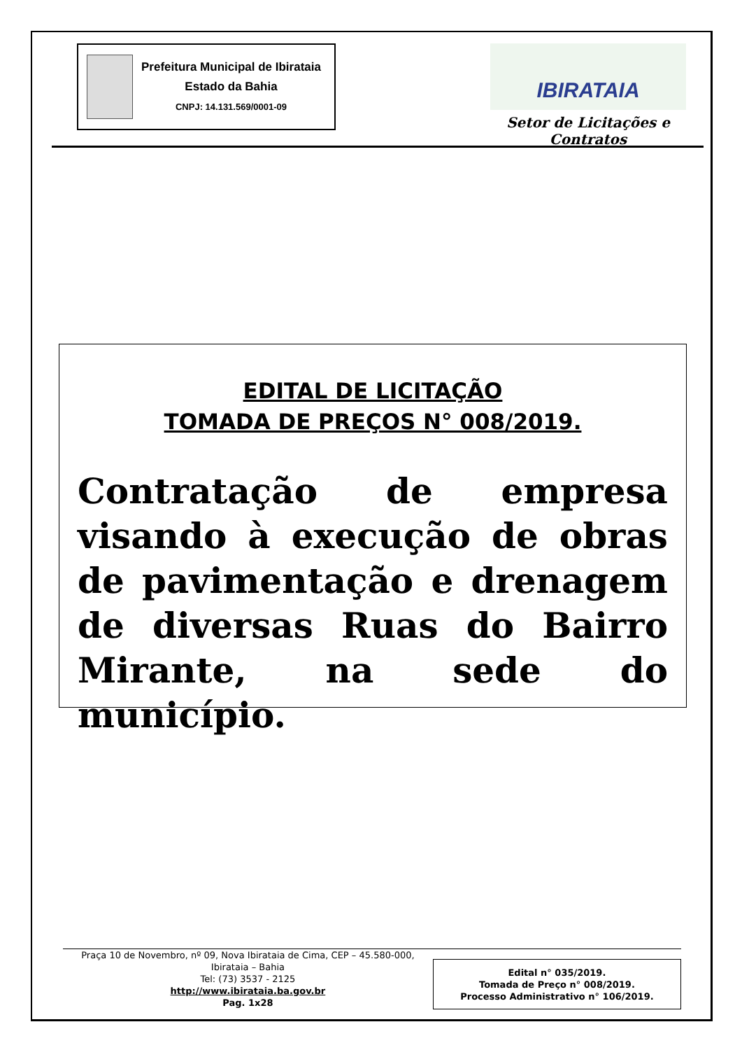Prefeitura Municipal de Ibirataia
Estado da Bahia
CNPJ: 14.131.569/0001-09
IBIRATAIA
Setor de Licitações e Contratos
EDITAL DE LICITAÇÃO
TOMADA DE PREÇOS N° 008/2019.
Contratação de empresa visando à execução de obras de pavimentação e drenagem de diversas Ruas do Bairro Mirante, na sede do município.
Praça 10 de Novembro, nº 09, Nova Ibirataia de Cima, CEP – 45.580-000,
Ibirataia – Bahia
Tel: (73) 3537 - 2125
http://www.ibirataia.ba.gov.br
Pag. 1x28
Edital n° 035/2019.
Tomada de Preço n° 008/2019.
Processo Administrativo n° 106/2019.